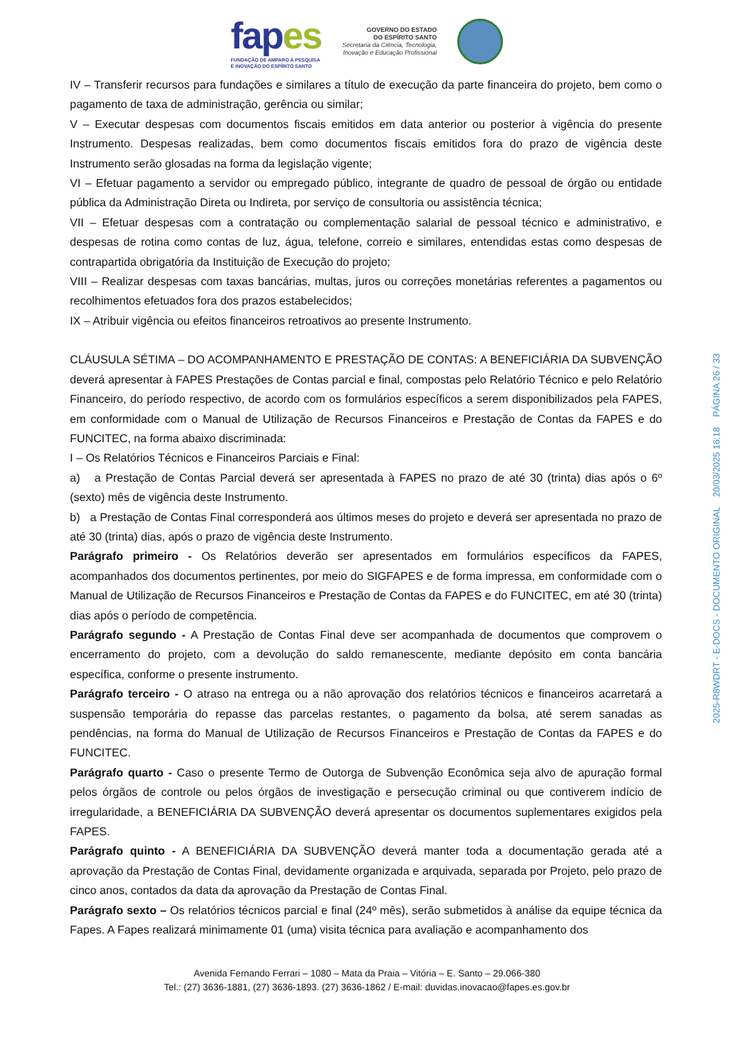fapes
FUNDAÇÃO DE AMPARO À PESQUISA
E INOVAÇÃO DO ESPÍRITO SANTO
GOVERNO DO ESTADO
DO ESPÍRITO SANTO
Secretaria da Ciência, Tecnologia,
Inovação e Educação Profissional
IV – Transferir recursos para fundações e similares a título de execução da parte financeira do projeto, bem como o pagamento de taxa de administração, gerência ou similar;
V – Executar despesas com documentos fiscais emitidos em data anterior ou posterior à vigência do presente Instrumento. Despesas realizadas, bem como documentos fiscais emitidos fora do prazo de vigência deste Instrumento serão glosadas na forma da legislação vigente;
VI – Efetuar pagamento a servidor ou empregado público, integrante de quadro de pessoal de órgão ou entidade pública da Administração Direta ou Indireta, por serviço de consultoria ou assistência técnica;
VII – Efetuar despesas com a contratação ou complementação salarial de pessoal técnico e administrativo, e despesas de rotina como contas de luz, água, telefone, correio e similares, entendidas estas como despesas de contrapartida obrigatória da Instituição de Execução do projeto;
VIII – Realizar despesas com taxas bancárias, multas, juros ou correções monetárias referentes a pagamentos ou recolhimentos efetuados fora dos prazos estabelecidos;
IX – Atribuir vigência ou efeitos financeiros retroativos ao presente Instrumento.
CLÁUSULA SÉTIMA – DO ACOMPANHAMENTO E PRESTAÇÃO DE CONTAS: A BENEFICIÁRIA DA SUBVENÇÃO deverá apresentar à FAPES Prestações de Contas parcial e final, compostas pelo Relatório Técnico e pelo Relatório Financeiro, do período respectivo, de acordo com os formulários específicos a serem disponibilizados pela FAPES, em conformidade com o Manual de Utilização de Recursos Financeiros e Prestação de Contas da FAPES e do FUNCITEC, na forma abaixo discriminada:
I – Os Relatórios Técnicos e Financeiros Parciais e Final:
a) a Prestação de Contas Parcial deverá ser apresentada à FAPES no prazo de até 30 (trinta) dias após o 6º (sexto) mês de vigência deste Instrumento.
b) a Prestação de Contas Final corresponderá aos últimos meses do projeto e deverá ser apresentada no prazo de até 30 (trinta) dias, após o prazo de vigência deste Instrumento.
Parágrafo primeiro - Os Relatórios deverão ser apresentados em formulários específicos da FAPES, acompanhados dos documentos pertinentes, por meio do SIGFAPES e de forma impressa, em conformidade com o Manual de Utilização de Recursos Financeiros e Prestação de Contas da FAPES e do FUNCITEC, em até 30 (trinta) dias após o período de competência.
Parágrafo segundo - A Prestação de Contas Final deve ser acompanhada de documentos que comprovem o encerramento do projeto, com a devolução do saldo remanescente, mediante depósito em conta bancária específica, conforme o presente instrumento.
Parágrafo terceiro - O atraso na entrega ou a não aprovação dos relatórios técnicos e financeiros acarretará a suspensão temporária do repasse das parcelas restantes, o pagamento da bolsa, até serem sanadas as pendências, na forma do Manual de Utilização de Recursos Financeiros e Prestação de Contas da FAPES e do FUNCITEC.
Parágrafo quarto - Caso o presente Termo de Outorga de Subvenção Econômica seja alvo de apuração formal pelos órgãos de controle ou pelos órgãos de investigação e persecução criminal ou que contiverem indício de irregularidade, a BENEFICIÁRIA DA SUBVENÇÃO deverá apresentar os documentos suplementares exigidos pela FAPES.
Parágrafo quinto - A BENEFICIÁRIA DA SUBVENÇÃO deverá manter toda a documentação gerada até a aprovação da Prestação de Contas Final, devidamente organizada e arquivada, separada por Projeto, pelo prazo de cinco anos, contados da data da aprovação da Prestação de Contas Final.
Parágrafo sexto – Os relatórios técnicos parcial e final (24º mês), serão submetidos à análise da equipe técnica da Fapes. A Fapes realizará minimamente 01 (uma) visita técnica para avaliação e acompanhamento dos
2025-R8WDRT - E-DOCS - DOCUMENTO ORIGINAL 20/03/2025 16:18 PÁGINA 26 / 33
Avenida Fernando Ferrari – 1080 – Mata da Praia – Vitória – E. Santo – 29.066-380
Tel.: (27) 3636-1881, (27) 3636-1893. (27) 3636-1862 / E-mail: duvidas.inovacao@fapes.es.gov.br